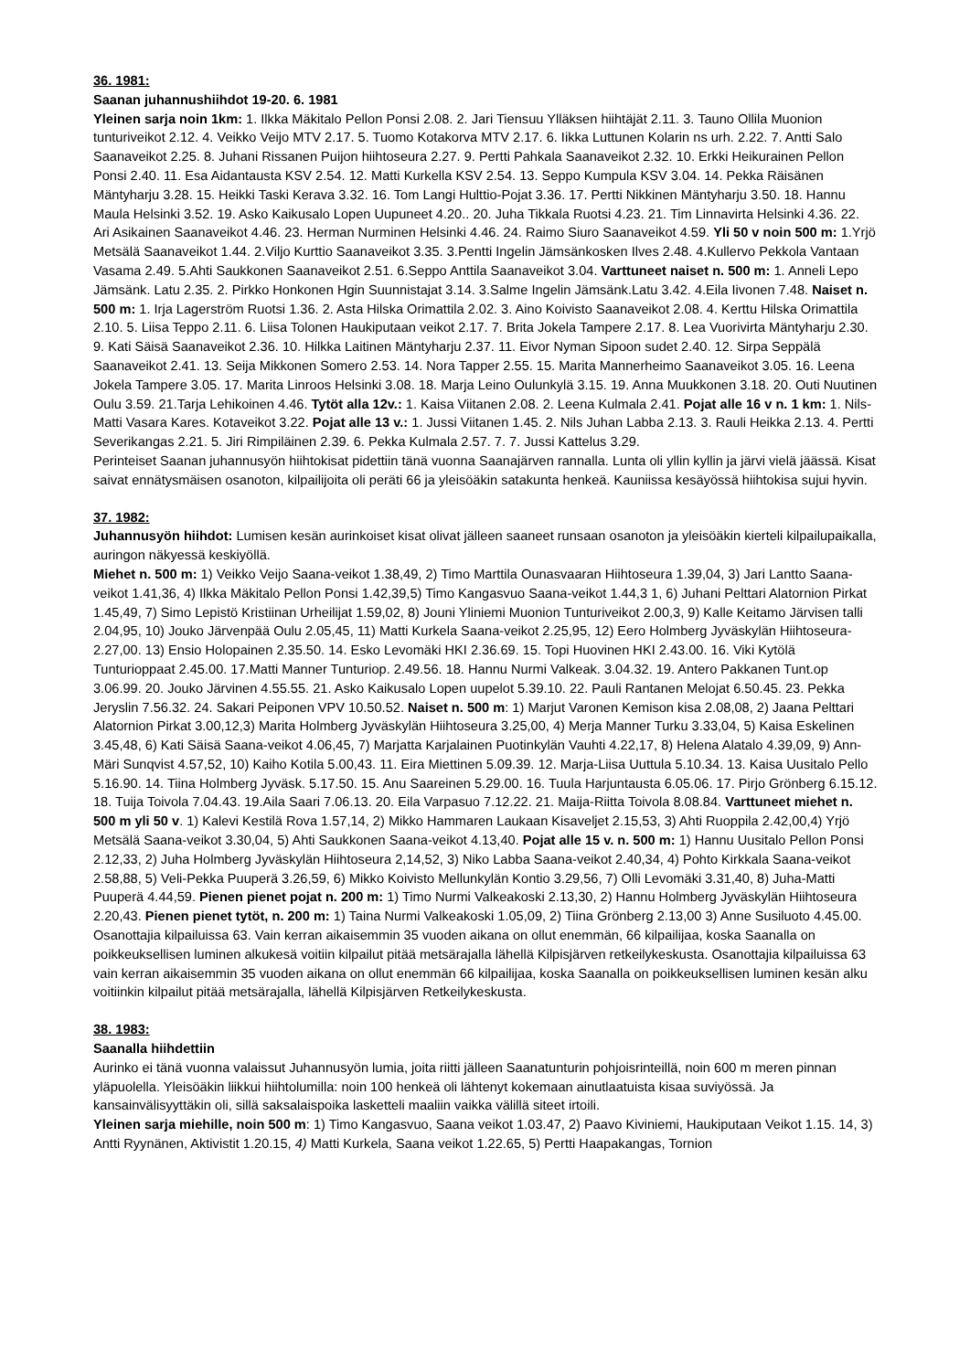36. 1981:
Saanan juhannushiihdot 19-20. 6. 1981
Yleinen sarja noin 1km: 1. Ilkka Mäkitalo Pellon Ponsi 2.08. 2. Jari Tiensuu Ylläksen hiihtäjät 2.11. 3. Tauno Ollila Muonion tunturiveikot 2.12. 4. Veikko Veijo MTV 2.17. 5. Tuomo Kotakorva MTV 2.17. 6. Iikka Luttunen Kolarin ns urh. 2.22. 7. Antti Salo Saanaveikot 2.25. 8. Juhani Rissanen Puijon hiihtoseura 2.27. 9. Pertti Pahkala Saanaveikot 2.32. 10. Erkki Heikurainen Pellon Ponsi 2.40. 11. Esa Aidantausta KSV 2.54. 12. Matti Kurkella KSV 2.54. 13. Seppo Kumpula KSV 3.04. 14. Pekka Räisänen Mäntyharju 3.28. 15. Heikki Taski Kerava 3.32. 16. Tom Langi Hulttio-Pojat 3.36. 17. Pertti Nikkinen Mäntyharju 3.50. 18. Hannu Maula Helsinki 3.52. 19. Asko Kaikusalo Lopen Uupuneet 4.20.. 20. Juha Tikkala Ruotsi 4.23. 21. Tim Linnavirta Helsinki 4.36. 22. Ari Asikainen Saanaveikot 4.46. 23. Herman Nurminen Helsinki 4.46. 24. Raimo Siuro Saanaveikot 4.59. Yli 50 v noin 500 m: 1.Yrjö Metsälä Saanaveikot 1.44. 2.Viljo Kurttio Saanaveikot 3.35. 3.Pentti Ingelin Jämsänkosken Ilves 2.48. 4.Kullervo Pekkola Vantaan Vasama 2.49. 5.Ahti Saukkonen Saanaveikot 2.51. 6.Seppo Anttila Saanaveikot 3.04. Varttuneet naiset n. 500 m: 1. Anneli Lepo Jämsänk. Latu 2.35. 2. Pirkko Honkonen Hgin Suunnistajat 3.14. 3.Salme Ingelin Jämsänk.Latu 3.42. 4.Eila Iivonen 7.48. Naiset n. 500 m: 1. Irja Lagerström Ruotsi 1.36. 2. Asta Hilska Orimattila 2.02. 3. Aino Koivisto Saanaveikot 2.08. 4. Kerttu Hilska Orimattila 2.10. 5. Liisa Teppo 2.11. 6. Liisa Tolonen Haukiputaan veikot 2.17. 7. Brita Jokela Tampere 2.17. 8. Lea Vuorivirta Mäntyharju 2.30. 9. Kati Säisä Saanaveikot 2.36. 10. Hilkka Laitinen Mäntyharju 2.37. 11. Eivor Nyman Sipoon sudet 2.40. 12. Sirpa Seppälä Saanaveikot 2.41. 13. Seija Mikkonen Somero 2.53. 14. Nora Tapper 2.55. 15. Marita Mannerheimo Saanaveikot 3.05. 16. Leena Jokela Tampere 3.05. 17. Marita Linroos Helsinki 3.08. 18. Marja Leino Oulunkylä 3.15. 19. Anna Muukkonen 3.18. 20. Outi Nuutinen Oulu 3.59. 21.Tarja Lehikoinen 4.46. Tytöt alla 12v.: 1. Kaisa Viitanen 2.08. 2. Leena Kulmala 2.41. Pojat alle 16 v n. 1 km: 1. Nils-Matti Vasara Kares. Kotaveikot 3.22. Pojat alle 13 v.: 1. Jussi Viitanen 1.45. 2. Nils Juhan Labba 2.13. 3. Rauli Heikka 2.13. 4. Pertti Severikangas 2.21. 5. Jiri Rimpiläinen 2.39. 6. Pekka Kulmala 2.57. 7. 7. Jussi Kattelus 3.29.
Perinteiset Saanan juhannusyön hiihtokisat pidettiin tänä vuonna Saanajärven rannalla. Lunta oli yllin kyllin ja järvi vielä jäässä. Kisat saivat ennätysmäisen osanoton, kilpailijoita oli peräti 66 ja yleisöäkin satakunta henkeä. Kauniissa kesäyössä hiihtokisa sujui hyvin.
37. 1982:
Juhannusyön hiihdot: Lumisen kesän aurinkoiset kisat olivat jälleen saaneet runsaan osanoton ja yleisöäkin kierteli kilpailupaikalla, auringon näkyessä keskiyöllä.
Miehet n. 500 m: 1) Veikko Veijo Saana-veikot 1.38,49, 2) Timo Marttila Ounasvaaran Hiihtoseura 1.39,04, 3) Jari Lantto Saana-veikot 1.41,36, 4) Ilkka Mäkitalo Pellon Ponsi 1.42,39,5) Timo Kangasvuo Saana-veikot 1.44,3 1, 6) Juhani Pelttari Alatornion Pirkat 1.45,49, 7) Simo Lepistö Kristiinan Urheilijat 1.59,02, 8) Jouni Yliniemi Muonion Tunturiveikot 2.00,3, 9) Kalle Keitamo Järvisen talli 2.04,95, 10) Jouko Järvenpää Oulu 2.05,45, 11) Matti Kurkela Saana-veikot 2.25,95, 12) Eero Holmberg Jyväskylän Hiihtoseura- 2.27,00. 13) Ensio Holopainen 2.35.50. 14. Esko Levomäki HKI 2.36.69. 15. Topi Huovinen HKI 2.43.00. 16. Viki Kytölä Tunturioppaat 2.45.00. 17.Matti Manner Tunturiop. 2.49.56. 18. Hannu Nurmi Valkeak. 3.04.32. 19. Antero Pakkanen Tunt.op 3.06.99. 20. Jouko Järvinen 4.55.55. 21. Asko Kaikusalo Lopen uupelot 5.39.10. 22. Pauli Rantanen Melojat 6.50.45. 23. Pekka Jeryslin 7.56.32. 24. Sakari Peiponen VPV 10.50.52. Naiset n. 500 m: 1) Marjut Varonen Kemison kisa 2.08,08, 2) Jaana Pelttari Alatornion Pirkat 3.00,12,3) Marita Holmberg Jyväskylän Hiihtoseura 3.25,00, 4) Merja Manner Turku 3.33,04, 5) Kaisa Eskelinen 3.45,48, 6) Kati Säisä Saana-veikot 4.06,45, 7) Marjatta Karjalainen Puotinkylän Vauhti 4.22,17, 8) Helena Alatalo 4.39,09, 9) Ann-Märi Sunqvist 4.57,52, 10) Kaiho Kotila 5.00,43. 11. Eira Miettinen 5.09.39. 12. Marja-Liisa Uuttula 5.10.34. 13. Kaisa Uusitalo Pello 5.16.90. 14. Tiina Holmberg Jyväsk. 5.17.50. 15. Anu Saareinen 5.29.00. 16. Tuula Harjuntausta 6.05.06. 17. Pirjo Grönberg 6.15.12. 18. Tuija Toivola 7.04.43. 19.Aila Saari 7.06.13. 20. Eila Varpasuo 7.12.22. 21. Maija-Riitta Toivola 8.08.84. Varttuneet miehet n. 500 m yli 50 v. 1) Kalevi Kestilä Rova 1.57,14, 2) Mikko Hammaren Laukaan Kisaveljet 2.15,53, 3) Ahti Ruoppila 2.42,00,4) Yrjö Metsälä Saana-veikot 3.30,04, 5) Ahti Saukkonen Saana-veikot 4.13,40. Pojat alle 15 v. n. 500 m: 1) Hannu Uusitalo Pellon Ponsi 2.12,33, 2) Juha Holmberg Jyväskylän Hiihtoseura 2,14,52, 3) Niko Labba Saana-veikot 2.40,34, 4) Pohto Kirkkala Saana-veikot 2.58,88, 5) Veli-Pekka Puuperä 3.26,59, 6) Mikko Koivisto Mellunkylän Kontio 3.29,56, 7) Olli Levomäki 3.31,40, 8) Juha-Matti Puuperä 4.44,59. Pienen pienet pojat n. 200 m: 1) Timo Nurmi Valkeakoski 2.13,30, 2) Hannu Holmberg Jyväskylän Hiihtoseura 2.20,43. Pienen pienet tytöt, n. 200 m: 1) Taina Nurmi Valkeakoski 1.05,09, 2) Tiina Grönberg 2.13,00 3) Anne Susiluoto 4.45.00. Osanottajia kilpailuissa 63. Vain kerran aikaisemmin 35 vuoden aikana on ollut enemmän, 66 kilpailijaa, koska Saanalla on poikkeuksellisen luminen alkukesä voitiin kilpailut pitää metsärajalla lähellä Kilpisjärven retkeilykeskusta. Osanottajia kilpailuissa 63 vain kerran aikaisemmin 35 vuoden aikana on ollut enemmän 66 kilpailijaa, koska Saanalla on poikkeuksellisen luminen kesän alku voitiinkin kilpailut pitää metsärajalla, lähellä Kilpisjärven Retkeilykeskusta.
38. 1983:
Saanalla hiihdettiin
Aurinko ei tänä vuonna valaissut Juhannusyön lumia, joita riitti jälleen Saanatunturin pohjoisrinteillä, noin 600 m meren pinnan yläpuolella. Yleisöäkin liikkui hiihtolumilla: noin 100 henkeä oli lähtenyt kokemaan ainutlaatuista kisaa suviyössä. Ja kansainvälisyyttäkin oli, sillä saksalaispoika lasketteli maaliin vaikka välillä siteet irtoili.
Yleinen sarja miehille, noin 500 m: 1) Timo Kangasvuo, Saana veikot 1.03.47, 2) Paavo Kiviniemi, Haukiputaan Veikot 1.15. 14, 3) Antti Ryynänen, Aktivistit 1.20.15, 4) Matti Kurkela, Saana veikot 1.22.65, 5) Pertti Haapakangas, Tornion